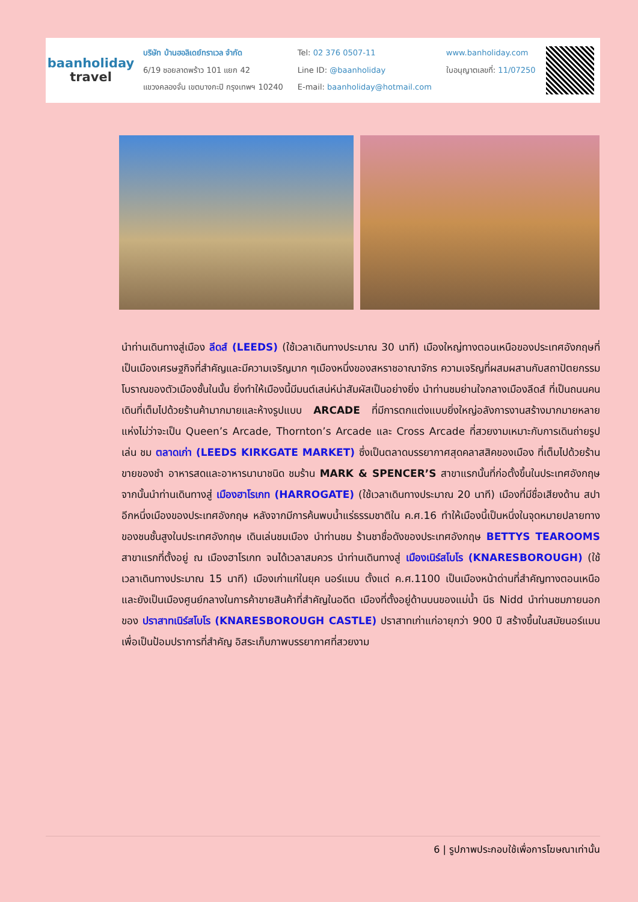baanholiday
travel
บริษัท บ้านฮอลิเดย์ทราเวล จำกัด
6/19 ซอยลาดพร้าว 101 แยก 42
แขวงคลองจั่น เขตบางกะปิ กรุงเทพฯ 10240
Tel: 02 376 0507-11
Line ID: @baanholiday
E-mail: baanholiday@hotmail.com
www.banholiday.com
ใบอนุญาตเลขที่: 11/07250
นำท่านเดินทางสู่เมือง ลีดส์ (LEEDS) (ใช้เวลาเดินทางประมาณ 30 นาที) เมืองใหญ่ทางตอนเหนือของประเทศอังกฤษที่เป็นเมืองเศรษฐกิจที่สำคัญและมีความเจริญมาก ๆเมืองหนึ่งของสหราชอาณาจักร ความเจริญที่ผสมผสานกับสถาปัตยกรรมโบราณของตัวเมืองชั้นในนั้น ยิ่งทำให้เมืองนี้มีมนต์เสน่ห์น่าสัมผัสเป็นอย่างยิ่ง นำท่านชมย่านใจกลางเมืองลีดส์ ที่เป็นถนนคนเดินที่เต็มไปด้วยร้านค้ามากมายและห้างรูปแบบ ARCADE ที่มีการตกแต่งแบบยิ่งใหญ่อลังการงานสร้างมากมายหลายแห่งไม่ว่าจะเป็น Queen’s Arcade, Thornton’s Arcade และ Cross Arcade ที่สวยงามเหมาะกับการเดินถ่ายรูปเล่น ชม ตลาดเก่า (LEEDS KIRKGATE MARKET) ซึ่งเป็นตลาดบรรยากาศสุดคลาสสิคของเมือง ที่เต็มไปด้วยร้านขายของชำ อาหารสดและอาหารนานาชนิด ชมร้าน MARK & SPENCER’S สาขาแรกนั้นที่ก่อตั้งขึ้นในประเทศอังกฤษ จากนั้นนำท่านเดินทางสู่ เมืองฮาโรเกท (HARROGATE) (ใช้เวลาเดินทางประมาณ 20 นาที) เมืองที่มีชื่อเสียงด้าน สปา อีกหนึ่งเมืองของประเทศอังกฤษ หลังจากมีการค้นพบน้ำแร่ธรรมชาติใน ค.ศ.16 ทำให้เมืองนี้เป็นหนึ่งในจุดหมายปลายทางของชนชั้นสูงในประเทศอังกฤษ เดินเล่นชมเมือง นำท่านชม ร้านชาชื่อดังของประเทศอังกฤษ BETTYS TEAROOMS สาขาแรกที่ตั้งอยู่ ณ เมืองฮาโรเกท จนได้เวลาสมควร นำท่านเดินทางสู่ เมืองเนิร์สโบโร (KNARESBOROUGH) (ใช้เวลาเดินทางประมาณ 15 นาที) เมืองเก่าแก่ในยุค นอร์แมน ตั้งแต่ ค.ศ.1100 เป็นเมืองหน้าด่านที่สำคัญทางตอนเหนือ และยังเป็นเมืองศูนย์กลางในการค้าขายสินค้าที่สำคัญในอดีต เมืองที่ตั้งอยู่ด้านบนของแม่น้ำ นีธ Nidd นำท่านชมภายนอกของ ปราสาทเนิร์สโบโร (KNARESBOROUGH CASTLE) ปราสาทเก่าแก่อายุกว่า 900 ปี สร้างขึ้นในสมัยนอร์แมน เพื่อเป็นป้อมปราการที่สำคัญ อิสระเก็บภาพบรรยากาศที่สวยงาม
6 | รูปภาพประกอบใช้เพื่อการโฆษณาเท่านั้น